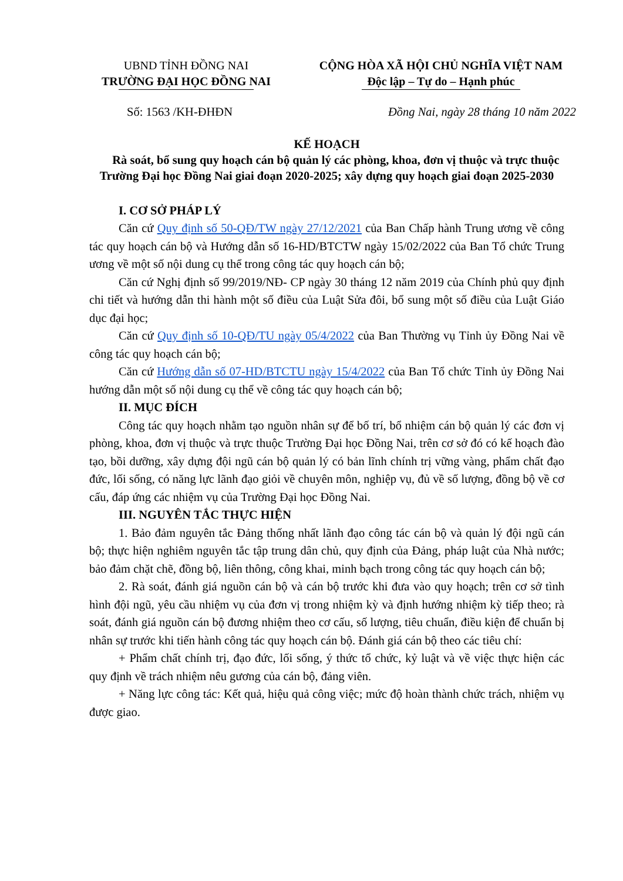UBND TỈNH ĐỒNG NAI
TRƯỜNG ĐẠI HỌC ĐỒNG NAI
CỘNG HÒA XÃ HỘI CHỦ NGHĨA VIỆT NAM
Độc lập – Tự do – Hạnh phúc
Số: 1563 /KH-ĐHĐN Đồng Nai, ngày 28 tháng 10 năm 2022
KẾ HOẠCH
Rà soát, bổ sung quy hoạch cán bộ quản lý các phòng, khoa, đơn vị thuộc và trực thuộc Trường Đại học Đồng Nai giai đoạn 2020-2025; xây dựng quy hoạch giai đoạn 2025-2030
I. CƠ SỞ PHÁP LÝ
Căn cứ Quy định số 50-QĐ/TW ngày 27/12/2021 của Ban Chấp hành Trung ương về công tác quy hoạch cán bộ và Hướng dẫn số 16-HD/BTCTW ngày 15/02/2022 của Ban Tổ chức Trung ương về một số nội dung cụ thể trong công tác quy hoạch cán bộ;
Căn cứ Nghị định số 99/2019/NĐ- CP ngày 30 tháng 12 năm 2019 của Chính phủ quy định chi tiết và hướng dẫn thi hành một số điều của Luật Sửa đôi, bổ sung một số điều của Luật Giáo dục đại học;
Căn cứ Quy định số 10-QĐ/TU ngày 05/4/2022 của Ban Thường vụ Tỉnh ủy Đồng Nai về công tác quy hoạch cán bộ;
Căn cứ Hướng dẫn số 07-HD/BTCTU ngày 15/4/2022 của Ban Tổ chức Tỉnh ủy Đồng Nai hướng dẫn một số nội dung cụ thể về công tác quy hoạch cán bộ;
II. MỤC ĐÍCH
Công tác quy hoạch nhằm tạo nguồn nhân sự để bố trí, bổ nhiệm cán bộ quản lý các đơn vị phòng, khoa, đơn vị thuộc và trực thuộc Trường Đại học Đồng Nai, trên cơ sở đó có kế hoạch đào tạo, bồi dưỡng, xây dựng đội ngũ cán bộ quản lý có bản lĩnh chính trị vững vàng, phẩm chất đạo đức, lối sống, có năng lực lãnh đạo giỏi về chuyên môn, nghiệp vụ, đủ về số lượng, đồng bộ về cơ cấu, đáp ứng các nhiệm vụ của Trường Đại học Đồng Nai.
III. NGUYÊN TẮC THỰC HIỆN
1. Bảo đảm nguyên tắc Đảng thống nhất lãnh đạo công tác cán bộ và quản lý đội ngũ cán bộ; thực hiện nghiêm nguyên tắc tập trung dân chủ, quy định của Đảng, pháp luật của Nhà nước; bảo đảm chặt chẽ, đồng bộ, liên thông, công khai, minh bạch trong công tác quy hoạch cán bộ;
2. Rà soát, đánh giá nguồn cán bộ và cán bộ trước khi đưa vào quy hoạch; trên cơ sở tình hình đội ngũ, yêu cầu nhiệm vụ của đơn vị trong nhiệm kỳ và định hướng nhiệm kỳ tiếp theo; rà soát, đánh giá nguồn cán bộ đương nhiệm theo cơ cấu, số lượng, tiêu chuẩn, điều kiện để chuẩn bị nhân sự trước khi tiến hành công tác quy hoạch cán bộ. Đánh giá cán bộ theo các tiêu chí:
+ Phẩm chất chính trị, đạo đức, lối sống, ý thức tổ chức, kỷ luật và về việc thực hiện các quy định về trách nhiệm nêu gương của cán bộ, đảng viên.
+ Năng lực công tác: Kết quả, hiệu quả công việc; mức độ hoàn thành chức trách, nhiệm vụ được giao.